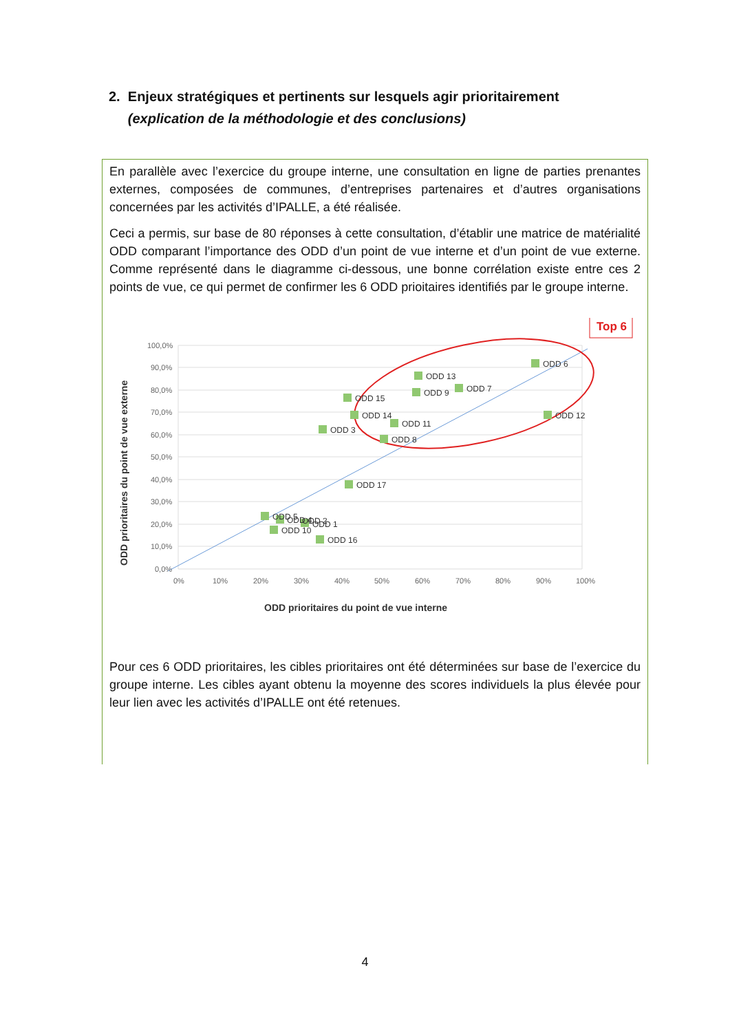2. Enjeux stratégiques et pertinents sur lesquels agir prioritairement
(explication de la méthodologie et des conclusions)
En parallèle avec l’exercice du groupe interne, une consultation en ligne de parties prenantes externes, composées de communes, d’entreprises partenaires et d’autres organisations concernées par les activités d’IPALLE, a été réalisée.
Ceci a permis, sur base de 80 réponses à cette consultation, d’établir une matrice de matérialité ODD comparant l’importance des ODD d’un point de vue interne et d’un point de vue externe. Comme représenté dans le diagramme ci-dessous, une bonne corrélation existe entre ces 2 points de vue, ce qui permet de confirmer les 6 ODD prioitaires identifiés par le groupe interne.
Top 6
100,0%
90,0%
80,0%
70,0%
60,0%
50,0%
40,0%
30,0%
20,0%
10,0%
0,0%
0%
10%
20%
30%
40%
50%
60%
70%
80%
90%
100%
ODD 6
ODD 13
ODD 7
ODD 9
ODD 15
ODD 14
ODD 12
ODD 11
ODD 3
ODD 8
ODD 17
ODD 5
ODD 4
ODD 2
ODD 1
ODD 10
ODD 16
ODD prioritaires du point de vue externe
ODD prioritaires du point de vue interne
Pour ces 6 ODD prioritaires, les cibles prioritaires ont été déterminées sur base de l’exercice du groupe interne. Les cibles ayant obtenu la moyenne des scores individuels la plus élevée pour leur lien avec les activités d’IPALLE ont été retenues.
4